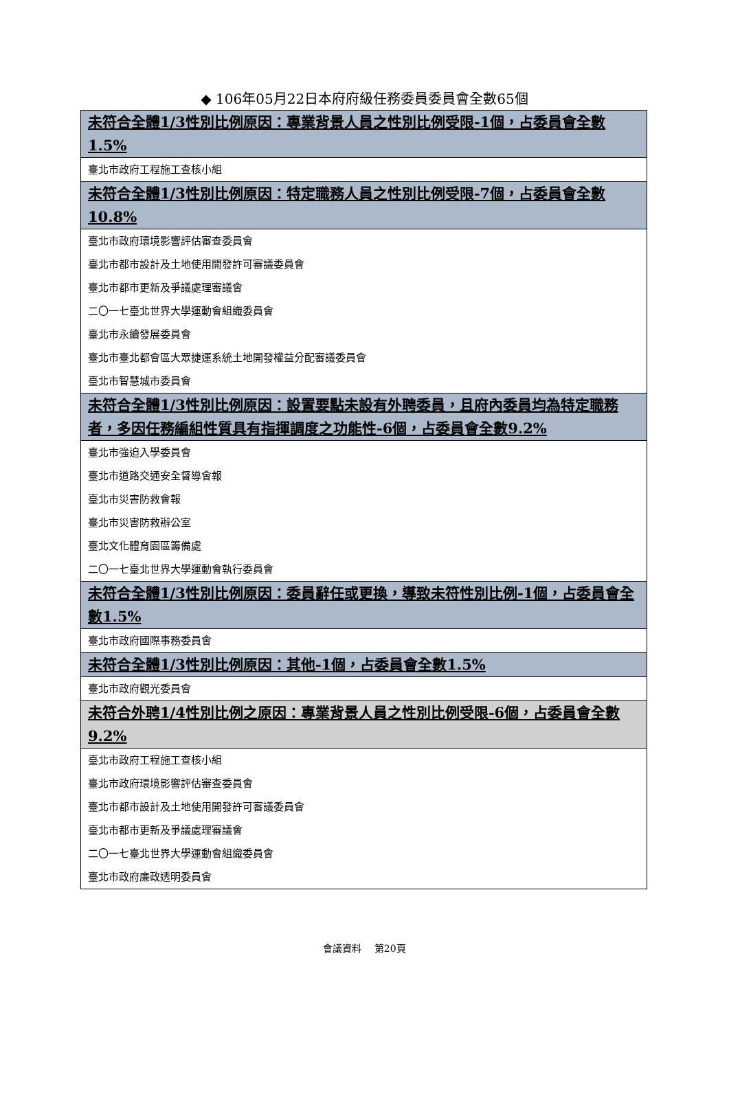◆ 106年05月22日本府府級任務委員委員會全數65個
| 未符合全體1/3性別比例原因：專業背景人員之性別比例受限-1個，占委員會全數1.5% |
| 臺北市政府工程施工查核小組 |
| 未符合全體1/3性別比例原因：特定職務人員之性別比例受限-7個，占委員會全數10.8% |
| 臺北市政府環境影響評估審查委員會 |
| 臺北市都市設計及土地使用開發許可審議委員會 |
| 臺北市都市更新及爭議處理審議會 |
| 二〇一七臺北世界大學運動會組織委員會 |
| 臺北市永續發展委員會 |
| 臺北市臺北都會區大眾捷運系統土地開發權益分配審議委員會 |
| 臺北市智慧城市委員會 |
| 未符合全體1/3性別比例原因：設置要點未設有外聘委員，且府內委員均為特定職務者，多因任務編組性質具有指揮調度之功能性-6個，占委員會全數9.2% |
| 臺北市強迫入學委員會 |
| 臺北市道路交通安全督導會報 |
| 臺北市災害防救會報 |
| 臺北市災害防救辦公室 |
| 臺北文化體育園區籌備處 |
| 二〇一七臺北世界大學運動會執行委員會 |
| 未符合全體1/3性別比例原因：委員辭任或更換，導致未符性別比例-1個，占委員會全數1.5% |
| 臺北市政府國際事務委員會 |
| 未符合全體1/3性別比例原因：其他-1個，占委員會全數1.5% |
| 臺北市政府觀光委員會 |
| 未符合外聘1/4性別比例之原因：專業背景人員之性別比例受限-6個，占委員會全數9.2% |
| 臺北市政府工程施工查核小組 |
| 臺北市政府環境影響評估審查委員會 |
| 臺北市都市設計及土地使用開發許可審議委員會 |
| 臺北市都市更新及爭議處理審議會 |
| 二〇一七臺北世界大學運動會組織委員會 |
| 臺北市政府廉政透明委員會 |
會議資料　 第20頁